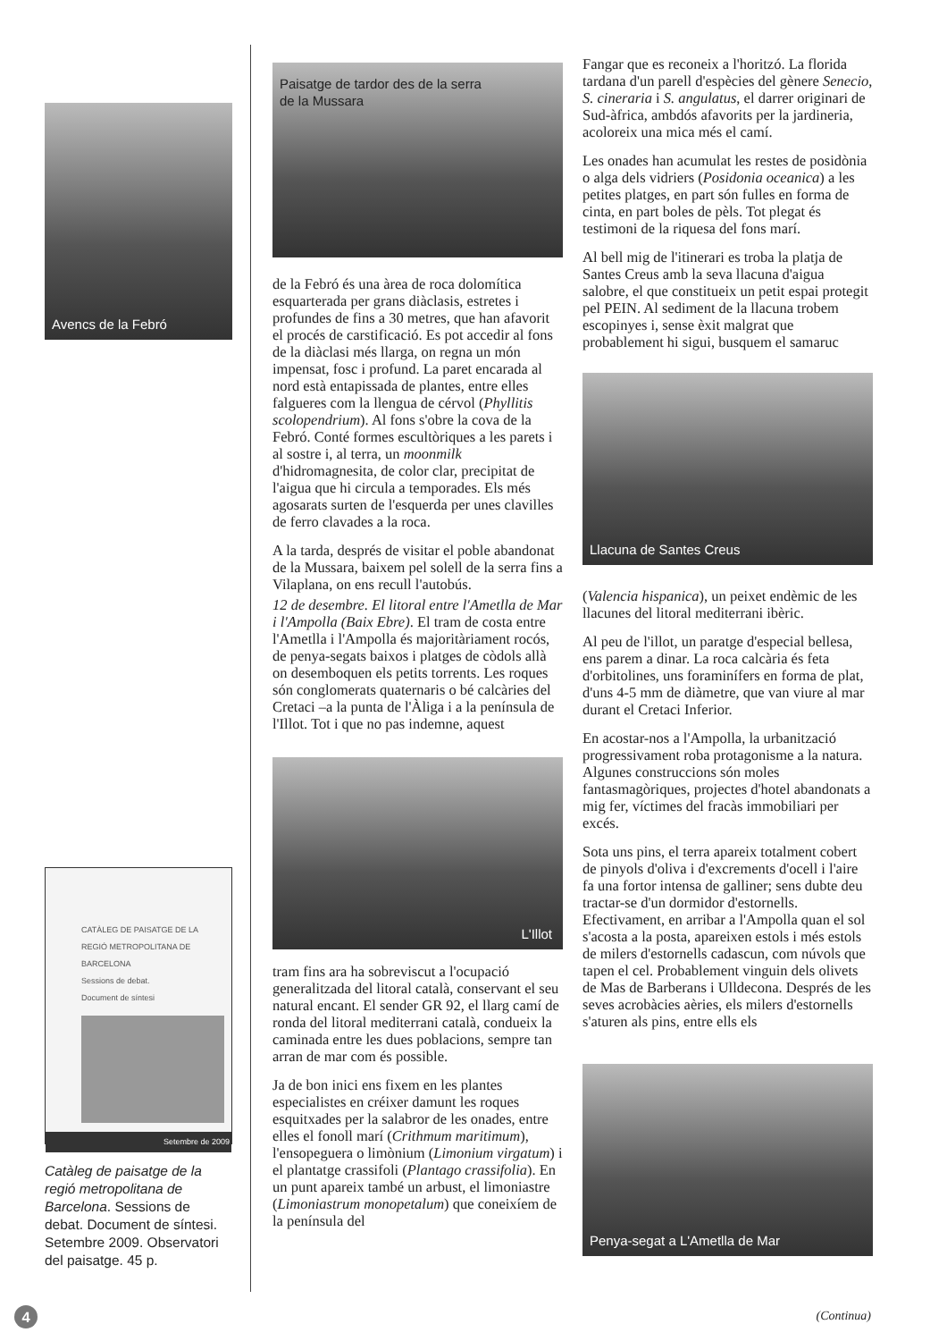Avencs de la Febró
CATÀLEG DE PAISATGE DE LA
REGIÓ METROPOLITANA DE BARCELONA
Sessions de debat.
Document de síntesi
Setembre de 2009
Catàleg de paisatge de la regió metropolitana de Barcelona. Sessions de debat. Document de síntesi. Setembre 2009. Observatori del paisatge. 45 p.
Paisatge de tardor des de la serra
de la Mussara
de la Febró és una àrea de roca dolomítica esquarterada per grans diàclasis, estretes i profundes de fins a 30 metres, que han afavorit el procés de carstificació. Es pot accedir al fons de la diàclasi més llarga, on regna un món impensat, fosc i profund. La paret encarada al nord està entapissada de plantes, entre elles falgueres com la llengua de cérvol (Phyllitis scolopendrium). Al fons s'obre la cova de la Febró. Conté formes escultòriques a les parets i al sostre i, al terra, un moonmilk d'hidromagnesita, de color clar, precipitat de l'aigua que hi circula a temporades. Els més agosarats surten de l'esquerda per unes clavilles de ferro clavades a la roca.
A la tarda, després de visitar el poble abandonat de la Mussara, baixem pel solell de la serra fins a Vilaplana, on ens recull l'autobús.
12 de desembre. El litoral entre l'Ametlla de Mar i l'Ampolla (Baix Ebre). El tram de costa entre l'Ametlla i l'Ampolla és majoritàriament rocós, de penya-segats baixos i platges de còdols allà on desemboquen els petits torrents. Les roques són conglomerats quaternaris o bé calcàries del Cretaci –a la punta de l'Àliga i a la península de l'Illot. Tot i que no pas indemne, aquest
L'Illot
tram fins ara ha sobreviscut a l'ocupació generalitzada del litoral català, conservant el seu natural encant. El sender GR 92, el llarg camí de ronda del litoral mediterrani català, condueix la caminada entre les dues poblacions, sempre tan arran de mar com és possible.
Ja de bon inici ens fixem en les plantes especialistes en créixer damunt les roques esquitxades per la salabror de les onades, entre elles el fonoll marí (Crithmum maritimum), l'ensopeguera o limònium (Limonium virgatum) i el plantatge crassifoli (Plantago crassifolia). En un punt apareix també un arbust, el limoniastre (Limoniastrum monopetalum) que coneixíem de la península del
Fangar que es reconeix a l'horitzó. La florida tardana d'un parell d'espècies del gènere Senecio, S. cineraria i S. angulatus, el darrer originari de Sud-àfrica, ambdós afavorits per la jardineria, acoloreix una mica més el camí.
Les onades han acumulat les restes de posidònia o alga dels vidriers (Posidonia oceanica) a les petites platges, en part són fulles en forma de cinta, en part boles de pèls. Tot plegat és testimoni de la riquesa del fons marí.
Al bell mig de l'itinerari es troba la platja de Santes Creus amb la seva llacuna d'aigua salobre, el que constitueix un petit espai protegit pel PEIN. Al sediment de la llacuna trobem escopinyes i, sense èxit malgrat que probablement hi sigui, busquem el samaruc
Llacuna de Santes Creus
(Valencia hispanica), un peixet endèmic de les llacunes del litoral mediterrani ibèric.
Al peu de l'illot, un paratge d'especial bellesa, ens parem a dinar. La roca calcària és feta d'orbitolines, uns foraminífers en forma de plat, d'uns 4-5 mm de diàmetre, que van viure al mar durant el Cretaci Inferior.
En acostar-nos a l'Ampolla, la urbanització progressivament roba protagonisme a la natura. Algunes construccions són moles fantasmagòriques, projectes d'hotel abandonats a mig fer, víctimes del fracàs immobiliari per excés.
Sota uns pins, el terra apareix totalment cobert de pinyols d'oliva i d'excrements d'ocell i l'aire fa una fortor intensa de galliner; sens dubte deu tractar-se d'un dormidor d'estornells. Efectivament, en arribar a l'Ampolla quan el sol s'acosta a la posta, apareixen estols i més estols de milers d'estornells cadascun, com núvols que tapen el cel. Probablement vinguin dels olivets de Mas de Barberans i Ulldecona. Després de les seves acrobàcies aèries, els milers d'estornells s'aturen als pins, entre ells els
Penya-segat a L'Ametlla de Mar
4 (Continua)